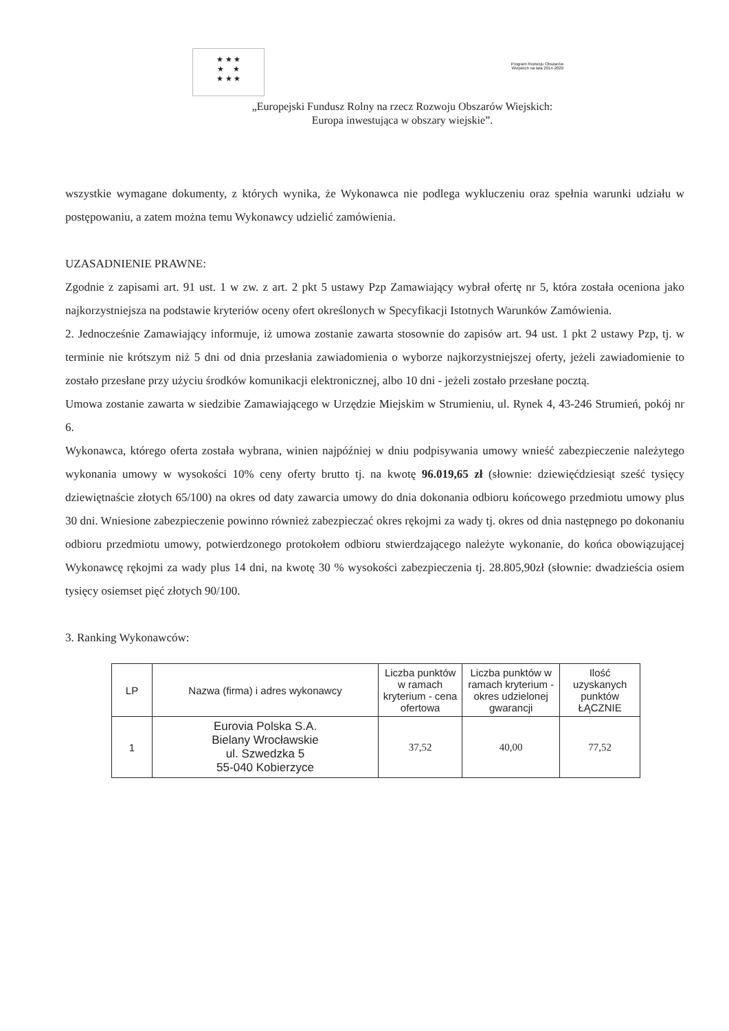★ ★ ★
★ ★
★ ★ ★
Program Rozwoju Obszarów Wiejskich na lata 2014-2020
„Europejski Fundusz Rolny na rzecz Rozwoju Obszarów Wiejskich:
Europa inwestująca w obszary wiejskie”.
wszystkie wymagane dokumenty, z których wynika, że Wykonawca nie podlega wykluczeniu oraz spełnia warunki udziału w postępowaniu, a zatem można temu Wykonawcy udzielić zamówienia.
UZASADNIENIE PRAWNE:
Zgodnie z zapisami art. 91 ust. 1 w zw. z art. 2 pkt 5 ustawy Pzp Zamawiający wybrał ofertę nr 5, która została oceniona jako najkorzystniejsza na podstawie kryteriów oceny ofert określonych w Specyfikacji Istotnych Warunków Zamówienia.
2. Jednocześnie Zamawiający informuje, iż umowa zostanie zawarta stosownie do zapisów art. 94 ust. 1 pkt 2 ustawy Pzp, tj. w terminie nie krótszym niż 5 dni od dnia przesłania zawiadomienia o wyborze najkorzystniejszej oferty, jeżeli zawiadomienie to zostało przesłane przy użyciu środków komunikacji elektronicznej, albo 10 dni - jeżeli zostało przesłane pocztą.
Umowa zostanie zawarta w siedzibie Zamawiającego w Urzędzie Miejskim w Strumieniu, ul. Rynek 4, 43-246 Strumień, pokój nr 6.
Wykonawca, którego oferta została wybrana, winien najpóźniej w dniu podpisywania umowy wnieść zabezpieczenie należytego wykonania umowy w wysokości 10% ceny oferty brutto tj. na kwotę 96.019,65 zł (słownie: dziewięćdziesiąt sześć tysięcy dziewiętnaście złotych 65/100) na okres od daty zawarcia umowy do dnia dokonania odbioru końcowego przedmiotu umowy plus 30 dni. Wniesione zabezpieczenie powinno również zabezpieczać okres rękojmi za wady tj. okres od dnia następnego po dokonaniu odbioru przedmiotu umowy, potwierdzonego protokołem odbioru stwierdzającego należyte wykonanie, do końca obowiązującej Wykonawcę rękojmi za wady plus 14 dni, na kwotę 30 % wysokości zabezpieczenia tj. 28.805,90zł (słownie: dwadzieścia osiem tysięcy osiemset pięć złotych 90/100.
3. Ranking Wykonawców:
| LP | Nazwa (firma) i adres wykonawcy | Liczba punktów w ramach kryterium - cena ofertowa | Liczba punktów w ramach kryterium - okres udzielonej gwarancji | Ilość uzyskanych punktów ŁĄCZNIE |
| --- | --- | --- | --- | --- |
| 1 | Eurovia Polska S.A. Bielany Wrocławskie ul. Szwedzka 5 55-040 Kobierzyce | 37,52 | 40,00 | 77,52 |